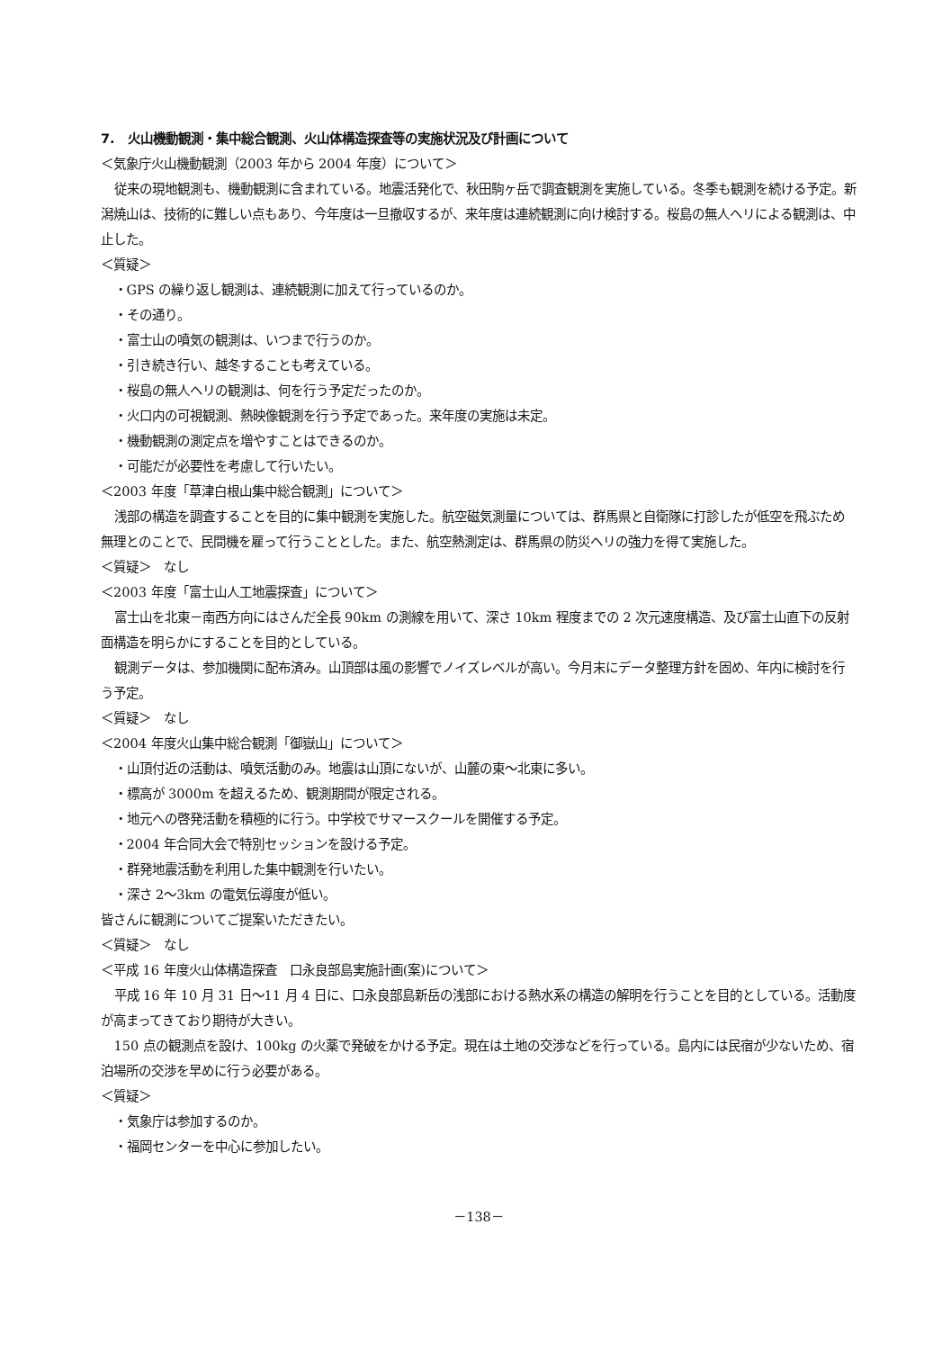7.　火山機動観測・集中総合観測、火山体構造探査等の実施状況及び計画について
＜気象庁火山機動観測（2003 年から 2004 年度）について＞
従来の現地観測も、機動観測に含まれている。地震活発化で、秋田駒ヶ岳で調査観測を実施している。冬季も観測を続ける予定。新潟焼山は、技術的に難しい点もあり、今年度は一旦撤収するが、来年度は連続観測に向け検討する。桜島の無人ヘリによる観測は、中止した。
＜質疑＞
・GPS の繰り返し観測は、連続観測に加えて行っているのか。
・その通り。
・富士山の噴気の観測は、いつまで行うのか。
・引き続き行い、越冬することも考えている。
・桜島の無人ヘリの観測は、何を行う予定だったのか。
・火口内の可視観測、熱映像観測を行う予定であった。来年度の実施は未定。
・機動観測の測定点を増やすことはできるのか。
・可能だが必要性を考慮して行いたい。
＜2003 年度「草津白根山集中総合観測」について＞
浅部の構造を調査することを目的に集中観測を実施した。航空磁気測量については、群馬県と自衛隊に打診したが低空を飛ぶため無理とのことで、民間機を雇って行うこととした。また、航空熱測定は、群馬県の防災ヘリの強力を得て実施した。
＜質疑＞　なし
＜2003 年度「富士山人工地震探査」について＞
富士山を北東－南西方向にはさんだ全長 90km の測線を用いて、深さ 10km 程度までの 2 次元速度構造、及び富士山直下の反射面構造を明らかにすることを目的としている。
観測データは、参加機関に配布済み。山頂部は風の影響でノイズレベルが高い。今月末にデータ整理方針を固め、年内に検討を行う予定。
＜質疑＞　なし
＜2004 年度火山集中総合観測「御嶽山」について＞
・山頂付近の活動は、噴気活動のみ。地震は山頂にないが、山麓の東～北東に多い。
・標高が 3000m を超えるため、観測期間が限定される。
・地元への啓発活動を積極的に行う。中学校でサマースクールを開催する予定。
・2004 年合同大会で特別セッションを設ける予定。
・群発地震活動を利用した集中観測を行いたい。
・深さ 2～3km の電気伝導度が低い。
皆さんに観測についてご提案いただきたい。
＜質疑＞　なし
＜平成 16 年度火山体構造探査　口永良部島実施計画(案)について＞
平成 16 年 10 月 31 日～11 月 4 日に、口永良部島新岳の浅部における熱水系の構造の解明を行うことを目的としている。活動度が高まってきており期待が大きい。
150 点の観測点を設け、100kg の火薬で発破をかける予定。現在は土地の交渉などを行っている。島内には民宿が少ないため、宿泊場所の交渉を早めに行う必要がある。
＜質疑＞
・気象庁は参加するのか。
・福岡センターを中心に参加したい。
－138－